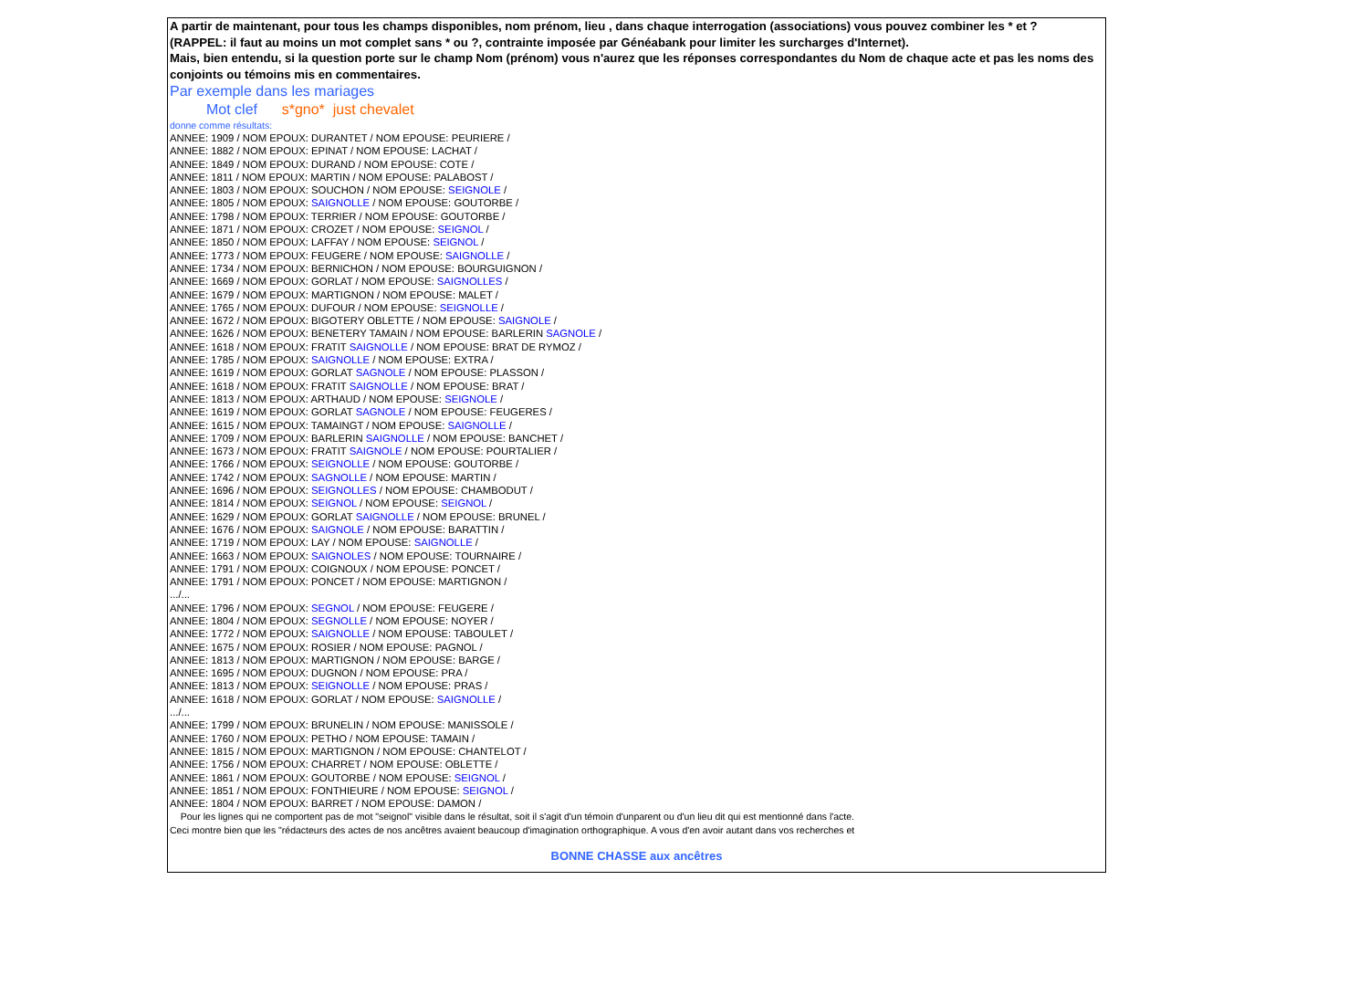A partir de maintenant, pour tous les champs disponibles, nom prénom, lieu , dans chaque interrogation (associations) vous pouvez combiner les * et ?
(RAPPEL: il faut au moins un mot complet sans * ou ?, contrainte imposée par Généabank pour limiter les surcharges d'Internet).
Mais, bien entendu, si la question porte sur le champ Nom (prénom) vous n'aurez que les réponses correspondantes du Nom de chaque acte et pas les noms des conjoints ou témoins mis en commentaires.
Par exemple dans les mariages
Mot clef s*gno* just chevalet
donne comme résultats:
ANNEE: 1909 / NOM EPOUX: DURANTET / NOM EPOUSE: PEURIERE /
ANNEE: 1882 / NOM EPOUX: EPINAT / NOM EPOUSE: LACHAT /
ANNEE: 1849 / NOM EPOUX: DURAND / NOM EPOUSE: COTE /
ANNEE: 1811 / NOM EPOUX: MARTIN / NOM EPOUSE: PALABOST /
ANNEE: 1803 / NOM EPOUX: SOUCHON / NOM EPOUSE: SEIGNOLE /
ANNEE: 1805 / NOM EPOUX: SAIGNOLLE / NOM EPOUSE: GOUTORBE /
ANNEE: 1798 / NOM EPOUX: TERRIER / NOM EPOUSE: GOUTORBE /
ANNEE: 1871 / NOM EPOUX: CROZET / NOM EPOUSE: SEIGNOL /
ANNEE: 1850 / NOM EPOUX: LAFFAY / NOM EPOUSE: SEIGNOL /
ANNEE: 1773 / NOM EPOUX: FEUGERE / NOM EPOUSE: SAIGNOLLE /
ANNEE: 1734 / NOM EPOUX: BERNICHON / NOM EPOUSE: BOURGUIGNON /
ANNEE: 1669 / NOM EPOUX: GORLAT / NOM EPOUSE: SAIGNOLLES /
ANNEE: 1679 / NOM EPOUX: MARTIGNON / NOM EPOUSE: MALET /
ANNEE: 1765 / NOM EPOUX: DUFOUR / NOM EPOUSE: SEIGNOLLE /
ANNEE: 1672 / NOM EPOUX: BIGOTERY OBLETTE / NOM EPOUSE: SAIGNOLE /
ANNEE: 1626 / NOM EPOUX: BENETERY TAMAIN / NOM EPOUSE: BARLERIN SAGNOLE /
ANNEE: 1618 / NOM EPOUX: FRATIT SAIGNOLLE / NOM EPOUSE: BRAT DE RYMOZ /
ANNEE: 1785 / NOM EPOUX: SAIGNOLLE / NOM EPOUSE: EXTRA /
ANNEE: 1619 / NOM EPOUX: GORLAT SAGNOLE / NOM EPOUSE: PLASSON /
ANNEE: 1618 / NOM EPOUX: FRATIT SAIGNOLLE / NOM EPOUSE: BRAT /
ANNEE: 1813 / NOM EPOUX: ARTHAUD / NOM EPOUSE: SEIGNOLE /
ANNEE: 1619 / NOM EPOUX: GORLAT SAGNOLE / NOM EPOUSE: FEUGERES /
ANNEE: 1615 / NOM EPOUX: TAMAINGT / NOM EPOUSE: SAIGNOLLE /
ANNEE: 1709 / NOM EPOUX: BARLERIN SAIGNOLLE / NOM EPOUSE: BANCHET /
ANNEE: 1673 / NOM EPOUX: FRATIT SAIGNOLE / NOM EPOUSE: POURTALIER /
ANNEE: 1766 / NOM EPOUX: SEIGNOLLE / NOM EPOUSE: GOUTORBE /
ANNEE: 1742 / NOM EPOUX: SAGNOLLE / NOM EPOUSE: MARTIN /
ANNEE: 1696 / NOM EPOUX: SEIGNOLLES / NOM EPOUSE: CHAMBODUT /
ANNEE: 1814 / NOM EPOUX: SEIGNOL / NOM EPOUSE: SEIGNOL /
ANNEE: 1629 / NOM EPOUX: GORLAT SAIGNOLLE / NOM EPOUSE: BRUNEL /
ANNEE: 1676 / NOM EPOUX: SAIGNOLE / NOM EPOUSE: BARATTIN /
ANNEE: 1719 / NOM EPOUX: LAY / NOM EPOUSE: SAIGNOLLE /
ANNEE: 1663 / NOM EPOUX: SAIGNOLES / NOM EPOUSE: TOURNAIRE /
ANNEE: 1791 / NOM EPOUX: COIGNOUX / NOM EPOUSE: PONCET /
ANNEE: 1791 / NOM EPOUX: PONCET / NOM EPOUSE: MARTIGNON /
.../...
ANNEE: 1796 / NOM EPOUX: SEGNOL / NOM EPOUSE: FEUGERE /
ANNEE: 1804 / NOM EPOUX: SEGNOLLE / NOM EPOUSE: NOYER /
ANNEE: 1772 / NOM EPOUX: SAIGNOLLE / NOM EPOUSE: TABOULET /
ANNEE: 1675 / NOM EPOUX: ROSIER / NOM EPOUSE: PAGNOL /
ANNEE: 1813 / NOM EPOUX: MARTIGNON / NOM EPOUSE: BARGE /
ANNEE: 1695 / NOM EPOUX: DUGNON / NOM EPOUSE: PRA /
ANNEE: 1813 / NOM EPOUX: SEIGNOLLE / NOM EPOUSE: PRAS /
ANNEE: 1618 / NOM EPOUX: GORLAT / NOM EPOUSE: SAIGNOLLE /
.../...
ANNEE: 1799 / NOM EPOUX: BRUNELIN / NOM EPOUSE: MANISSOLE /
ANNEE: 1760 / NOM EPOUX: PETHO / NOM EPOUSE: TAMAIN /
ANNEE: 1815 / NOM EPOUX: MARTIGNON / NOM EPOUSE: CHANTELOT /
ANNEE: 1756 / NOM EPOUX: CHARRET / NOM EPOUSE: OBLETTE /
ANNEE: 1861 / NOM EPOUX: GOUTORBE / NOM EPOUSE: SEIGNOL /
ANNEE: 1851 / NOM EPOUX: FONTHIEURE / NOM EPOUSE: SEIGNOL /
ANNEE: 1804 / NOM EPOUX: BARRET / NOM EPOUSE: DAMON /
Pour les lignes qui ne comportent pas de mot "seignol" visible dans le résultat, soit il s'agit d'un témoin d'unparent ou d'un lieu dit qui est mentionné dans l'acte.
Ceci montre bien que les "rédacteurs des actes de nos ancêtres avaient beaucoup d'imagination orthographique. A vous d'en avoir autant dans vos recherches et
BONNE CHASSE aux ancêtres